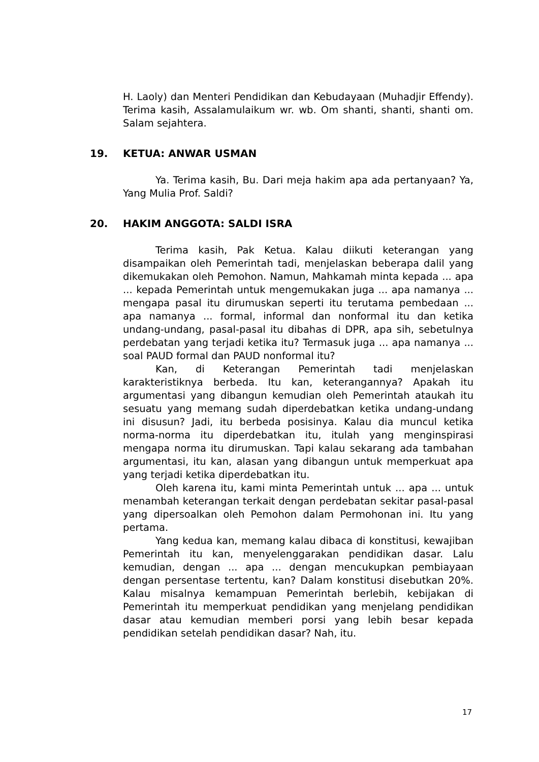H. Laoly) dan Menteri Pendidikan dan Kebudayaan (Muhadjir Effendy). Terima kasih, Assalamulaikum wr. wb. Om shanti, shanti, shanti om. Salam sejahtera.
19. KETUA: ANWAR USMAN
Ya. Terima kasih, Bu. Dari meja hakim apa ada pertanyaan? Ya, Yang Mulia Prof. Saldi?
20. HAKIM ANGGOTA: SALDI ISRA
Terima kasih, Pak Ketua. Kalau diikuti keterangan yang disampaikan oleh Pemerintah tadi, menjelaskan beberapa dalil yang dikemukakan oleh Pemohon. Namun, Mahkamah minta kepada ... apa ... kepada Pemerintah untuk mengemukakan juga ... apa namanya ... mengapa pasal itu dirumuskan seperti itu terutama pembedaan ... apa namanya ... formal, informal dan nonformal itu dan ketika undang-undang, pasal-pasal itu dibahas di DPR, apa sih, sebetulnya perdebatan yang terjadi ketika itu? Termasuk juga ... apa namanya ... soal PAUD formal dan PAUD nonformal itu?
Kan, di Keterangan Pemerintah tadi menjelaskan karakteristiknya berbeda. Itu kan, keterangannya? Apakah itu argumentasi yang dibangun kemudian oleh Pemerintah ataukah itu sesuatu yang memang sudah diperdebatkan ketika undang-undang ini disusun? Jadi, itu berbeda posisinya. Kalau dia muncul ketika norma-norma itu diperdebatkan itu, itulah yang menginspirasi mengapa norma itu dirumuskan. Tapi kalau sekarang ada tambahan argumentasi, itu kan, alasan yang dibangun untuk memperkuat apa yang terjadi ketika diperdebatkan itu.
Oleh karena itu, kami minta Pemerintah untuk ... apa ... untuk menambah keterangan terkait dengan perdebatan sekitar pasal-pasal yang dipersoalkan oleh Pemohon dalam Permohonan ini. Itu yang pertama.
Yang kedua kan, memang kalau dibaca di konstitusi, kewajiban Pemerintah itu kan, menyelenggarakan pendidikan dasar. Lalu kemudian, dengan ... apa ... dengan mencukupkan pembiayaan dengan persentase tertentu, kan? Dalam konstitusi disebutkan 20%. Kalau misalnya kemampuan Pemerintah berlebih, kebijakan di Pemerintah itu memperkuat pendidikan yang menjelang pendidikan dasar atau kemudian memberi porsi yang lebih besar kepada pendidikan setelah pendidikan dasar? Nah, itu.
17